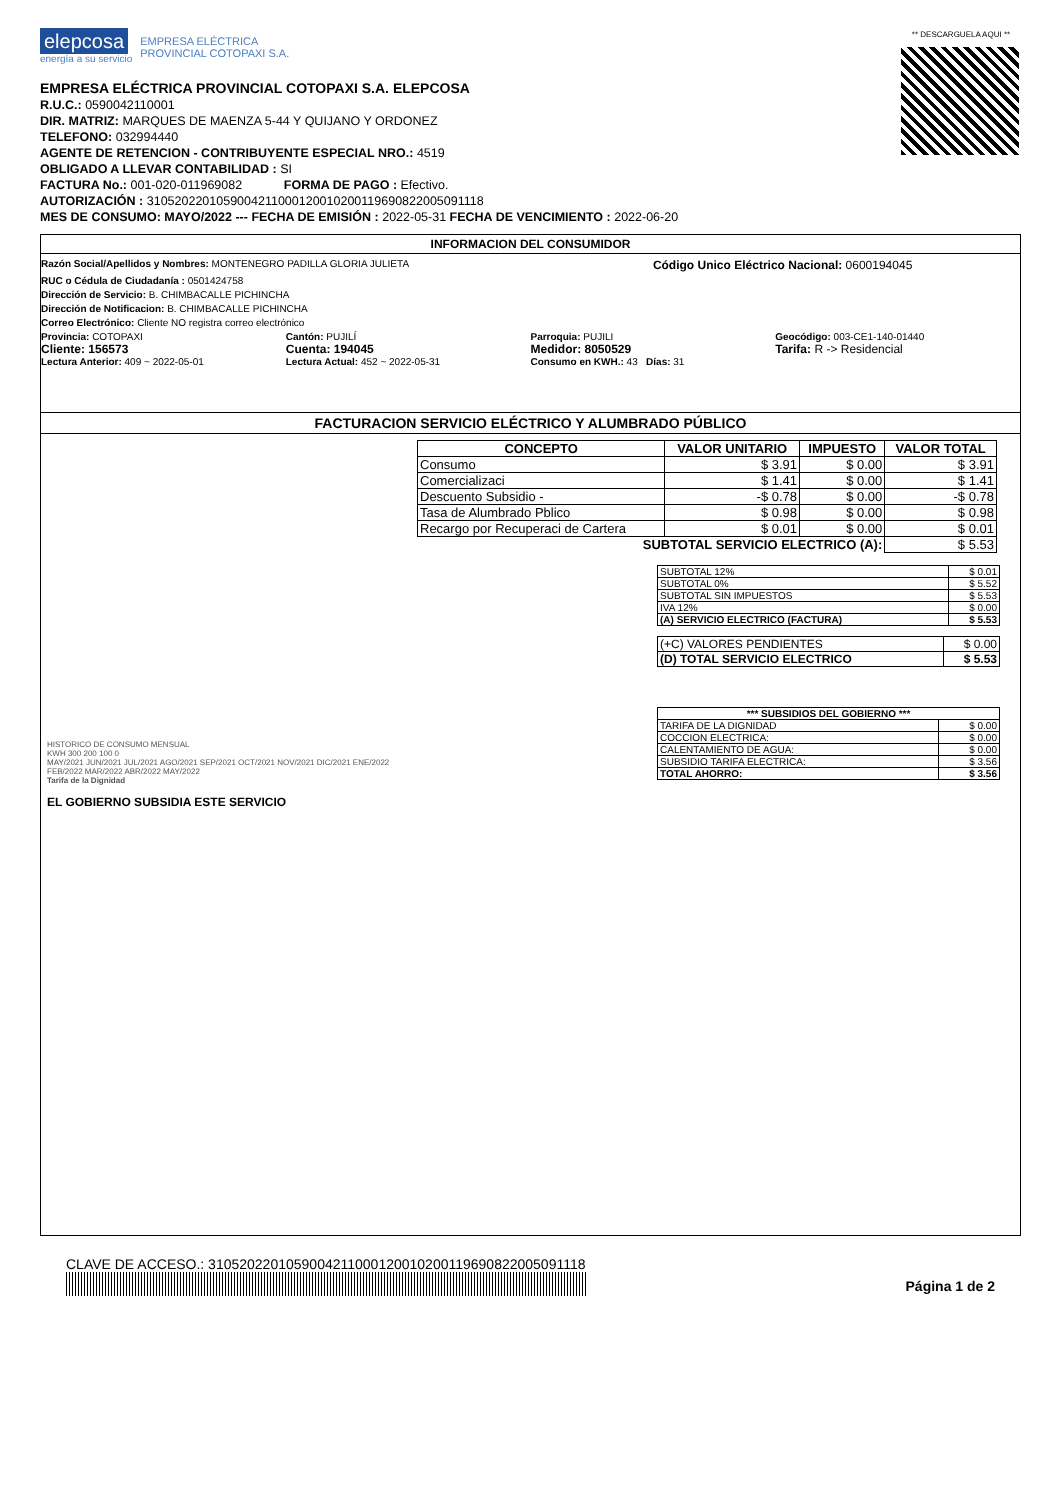elepcosa
energía a su servicio
EMPRESA ELÉCTRICA
PROVINCIAL COTOPAXI S.A.
EMPRESA ELÉCTRICA PROVINCIAL COTOPAXI S.A. ELEPCOSA
R.U.C.: 0590042110001
DIR. MATRIZ: MARQUES DE MAENZA 5-44 Y QUIJANO Y ORDONEZ
TELEFONO: 032994440
AGENTE DE RETENCION - CONTRIBUYENTE ESPECIAL NRO.: 4519
OBLIGADO A LLEVAR CONTABILIDAD : SI
FACTURA No.: 001-020-011969082 FORMA DE PAGO : Efectivo.
AUTORIZACIÓN : 3105202201059004211000120010200119690822005091118
MES DE CONSUMO: MAYO/2022 --- FECHA DE EMISIÓN : 2022-05-31 FECHA DE VENCIMIENTO : 2022-06-20
** DESCARGUELA AQUI **
INFORMACION DEL CONSUMIDOR
Razón Social/Apellidos y Nombres: MONTENEGRO PADILLA GLORIA JULIETA Código Unico Eléctrico Nacional: 0600194045
RUC o Cédula de Ciudadanía : 0501424758
Dirección de Servicio: B. CHIMBACALLE PICHINCHA
Dirección de Notificacion: B. CHIMBACALLE PICHINCHA
Correo Electrónico: Cliente NO registra correo electrónico
Provincia: COTOPAXI Cantón: PUJILÍ Parroquia: PUJILI Geocódigo: 003-CE1-140-01440
Cliente: 156573 Cuenta: 194045 Medidor: 8050529 Tarifa: R -> Residencial
Lectura Anterior: 409 ~ 2022-05-01 Lectura Actual: 452 ~ 2022-05-31 Consumo en KWH.: 43 Días: 31
FACTURACION SERVICIO ELÉCTRICO Y ALUMBRADO PÚBLICO
HISTORICO DE CONSUMO MENSUAL
KWH 300 200 100 0
MAY/2021 JUN/2021 JUL/2021 AGO/2021 SEP/2021 OCT/2021 NOV/2021 DIC/2021 ENE/2022 FEB/2022 MAR/2022 ABR/2022 MAY/2022
Tarifa de la Dignidad
EL GOBIERNO SUBSIDIA ESTE SERVICIO
| CONCEPTO | VALOR UNITARIO | IMPUESTO | VALOR TOTAL |
| --- | --- | --- | --- |
| Consumo | $ 3.91 | $ 0.00 | $ 3.91 |
| Comercializaci | $ 1.41 | $ 0.00 | $ 1.41 |
| Descuento Subsidio - | -$ 0.78 | $ 0.00 | -$ 0.78 |
| Tasa de Alumbrado Pblico | $ 0.98 | $ 0.00 | $ 0.98 |
| Recargo por Recuperaci de Cartera | $ 0.01 | $ 0.00 | $ 0.01 |
| SUBTOTAL SERVICIO ELECTRICO (A): | | | $ 5.53 |
| SUBTOTAL 12% | $ 0.01 |
| SUBTOTAL 0% | $ 5.52 |
| SUBTOTAL SIN IMPUESTOS | $ 5.53 |
| IVA 12% | $ 0.00 |
| (A) SERVICIO ELECTRICO (FACTURA) | $ 5.53 |
| (+C) VALORES PENDIENTES | $ 0.00 |
| (D) TOTAL SERVICIO ELECTRICO | $ 5.53 |
| *** SUBSIDIOS DEL GOBIERNO *** | |
| --- | --- |
| TARIFA DE LA DIGNIDAD | $ 0.00 |
| COCCION ELECTRICA: | $ 0.00 |
| CALENTAMIENTO DE AGUA: | $ 0.00 |
| SUBSIDIO TARIFA ELECTRICA: | $ 3.56 |
| TOTAL AHORRO: | $ 3.56 |
CLAVE DE ACCESO.: 3105202201059004211000120010200119690822005091118
Página 1 de 2